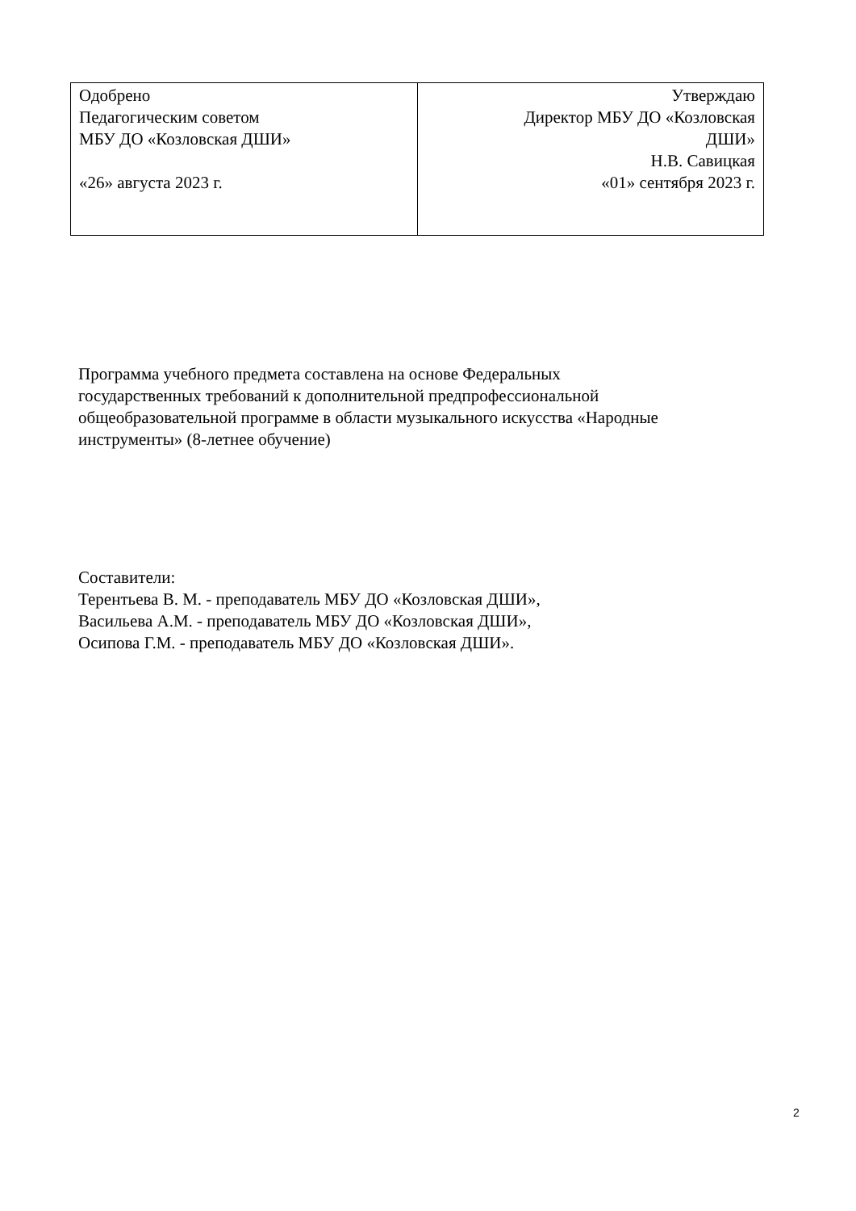| Одобрено Педагогическим советом МБУ ДО «Козловская ДШИ» «26» августа 2023 г. | Утверждаю Директор МБУ ДО «Козловская ДШИ» Н.В. Савицкая «01» сентября 2023 г. |
Программа учебного предмета составлена на основе Федеральных
государственных требований к дополнительной предпрофессиональной
общеобразовательной программе в области музыкального искусства «Народные
инструменты» (8-летнее обучение)
Составители:
Терентьева В. М. - преподаватель МБУ ДО «Козловская ДШИ»,
Васильева А.М. - преподаватель МБУ ДО «Козловская ДШИ»,
Осипова Г.М. - преподаватель МБУ ДО «Козловская ДШИ».
2